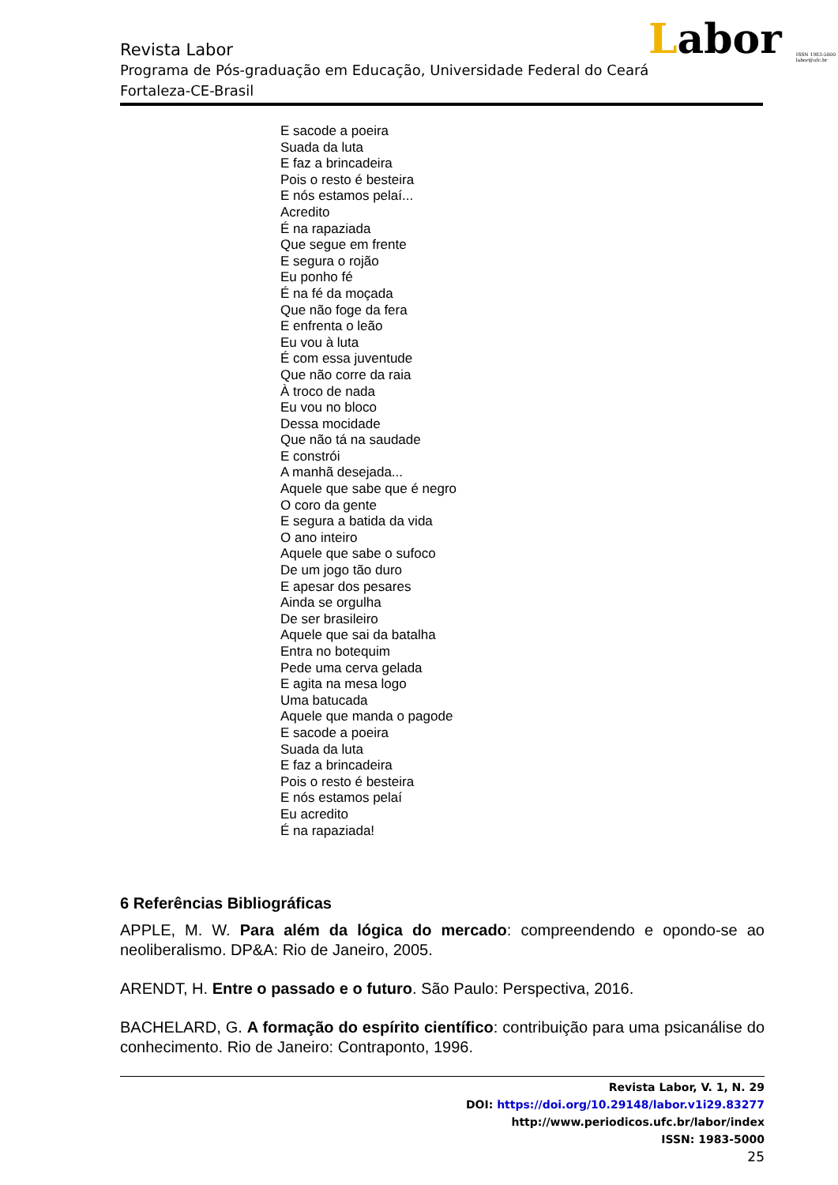Labor ISSN 1983-5000
labor@ufc.br
Revista Labor
Programa de Pós-graduação em Educação, Universidade Federal do Ceará
Fortaleza-CE-Brasil
E sacode a poeira
Suada da luta
E faz a brincadeira
Pois o resto é besteira
E nós estamos pelaí...
Acredito
É na rapaziada
Que segue em frente
E segura o rojão
Eu ponho fé
É na fé da moçada
Que não foge da fera
E enfrenta o leão
Eu vou à luta
É com essa juventude
Que não corre da raia
À troco de nada
Eu vou no bloco
Dessa mocidade
Que não tá na saudade
E constrói
A manhã desejada...
Aquele que sabe que é negro
O coro da gente
E segura a batida da vida
O ano inteiro
Aquele que sabe o sufoco
De um jogo tão duro
E apesar dos pesares
Ainda se orgulha
De ser brasileiro
Aquele que sai da batalha
Entra no botequim
Pede uma cerva gelada
E agita na mesa logo
Uma batucada
Aquele que manda o pagode
E sacode a poeira
Suada da luta
E faz a brincadeira
Pois o resto é besteira
E nós estamos pelaí
Eu acredito
É na rapaziada!
6 Referências Bibliográficas
APPLE, M. W. Para além da lógica do mercado: compreendendo e opondo-se ao neoliberalismo. DP&A: Rio de Janeiro, 2005.
ARENDT, H. Entre o passado e o futuro. São Paulo: Perspectiva, 2016.
BACHELARD, G. A formação do espírito científico: contribuição para uma psicanálise do conhecimento. Rio de Janeiro: Contraponto, 1996.
Revista Labor, V. 1, N. 29
DOI: https://doi.org/10.29148/labor.v1i29.83277
http://www.periodicos.ufc.br/labor/index
ISSN: 1983-5000
25